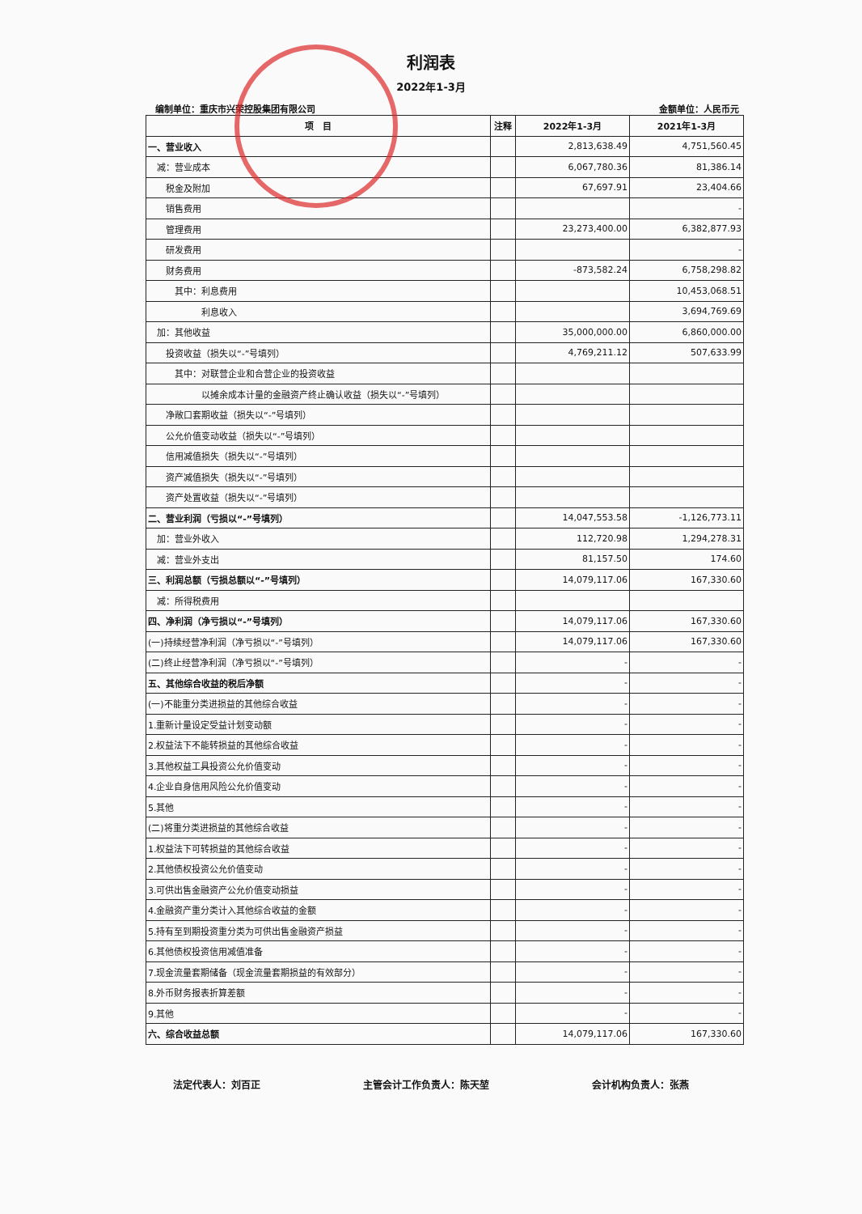利润表
2022年1-3月
编制单位：重庆市兴荣控股集团有限公司 金额单位：人民币元
| 项 目 | 注释 | 2022年1-3月 | 2021年1-3月 |
| --- | --- | --- | --- |
| 一、营业收入 | | 2,813,638.49 | 4,751,560.45 |
| 减：营业成本 | | 6,067,780.36 | 81,386.14 |
| 税金及附加 | | 67,697.91 | 23,404.66 |
| 销售费用 | | | - |
| 管理费用 | | 23,273,400.00 | 6,382,877.93 |
| 研发费用 | | | - |
| 财务费用 | | -873,582.24 | 6,758,298.82 |
| 其中：利息费用 | | | 10,453,068.51 |
| 利息收入 | | | 3,694,769.69 |
| 加：其他收益 | | 35,000,000.00 | 6,860,000.00 |
| 投资收益（损失以“-”号填列） | | 4,769,211.12 | 507,633.99 |
| 其中：对联营企业和合营企业的投资收益 | | | |
| 以摊余成本计量的金融资产终止确认收益（损失以“-”号填列） | | | |
| 净敞口套期收益（损失以“-”号填列） | | | |
| 公允价值变动收益（损失以“-”号填列） | | | |
| 信用减值损失（损失以“-”号填列） | | | |
| 资产减值损失（损失以“-”号填列） | | | |
| 资产处置收益（损失以“-”号填列） | | | |
| 二、营业利润（亏损以“-”号填列） | | 14,047,553.58 | -1,126,773.11 |
| 加：营业外收入 | | 112,720.98 | 1,294,278.31 |
| 减：营业外支出 | | 81,157.50 | 174.60 |
| 三、利润总额（亏损总额以“-”号填列） | | 14,079,117.06 | 167,330.60 |
| 减：所得税费用 | | | |
| 四、净利润（净亏损以“-”号填列） | | 14,079,117.06 | 167,330.60 |
| (一)持续经营净利润（净亏损以“-”号填列） | | 14,079,117.06 | 167,330.60 |
| (二)终止经营净利润（净亏损以“-”号填列） | | - | - |
| 五、其他综合收益的税后净额 | | - | - |
| (一)不能重分类进损益的其他综合收益 | | - | - |
| 1.重新计量设定受益计划变动额 | | - | - |
| 2.权益法下不能转损益的其他综合收益 | | - | - |
| 3.其他权益工具投资公允价值变动 | | - | - |
| 4.企业自身信用风险公允价值变动 | | - | - |
| 5.其他 | | - | - |
| (二)将重分类进损益的其他综合收益 | | - | - |
| 1.权益法下可转损益的其他综合收益 | | - | - |
| 2.其他债权投资公允价值变动 | | - | - |
| 3.可供出售金融资产公允价值变动损益 | | - | - |
| 4.金融资产重分类计入其他综合收益的金额 | | - | - |
| 5.持有至到期投资重分类为可供出售金融资产损益 | | - | - |
| 6.其他债权投资信用减值准备 | | - | - |
| 7.现金流量套期储备（现金流量套期损益的有效部分） | | - | - |
| 8.外币财务报表折算差额 | | - | - |
| 9.其他 | | - | - |
| 六、综合收益总额 | | 14,079,117.06 | 167,330.60 |
法定代表人：刘百正 主管会计工作负责人：陈天堃 会计机构负责人：张燕